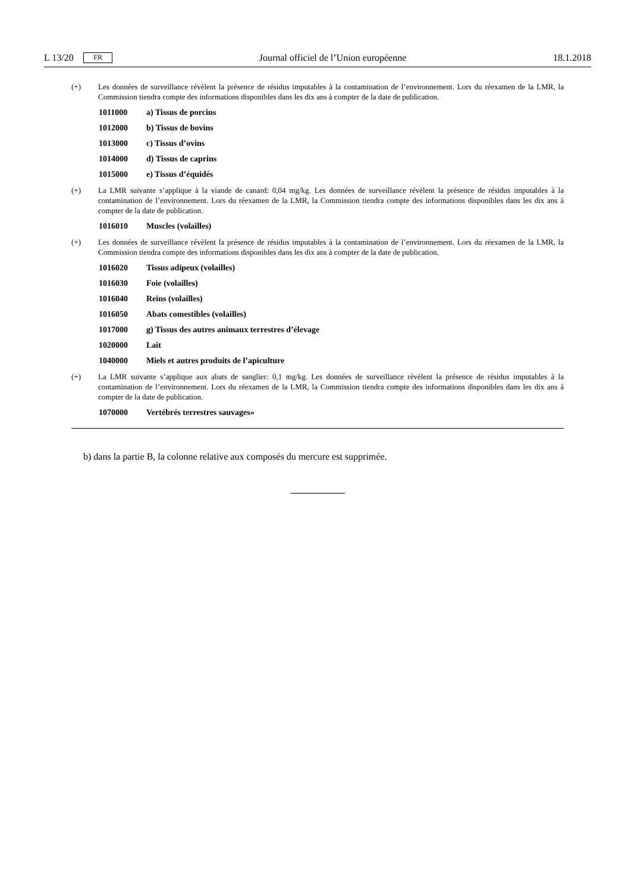L 13/20 FR Journal officiel de l’Union européenne 18.1.2018
(+) Les données de surveillance révèlent la présence de résidus imputables à la contamination de l’environnement. Lors du réexamen de la LMR, la Commission tiendra compte des informations disponibles dans les dix ans à compter de la date de publication.
1011000 a) Tissus de porcins
1012000 b) Tissus de bovins
1013000 c) Tissus d’ovins
1014000 d) Tissus de caprins
1015000 e) Tissus d’équidés
(+) La LMR suivante s’applique à la viande de canard: 0,04 mg/kg. Les données de surveillance révèlent la présence de résidus imputables à la contamination de l’environnement. Lors du réexamen de la LMR, la Commission tiendra compte des informations disponibles dans les dix ans à compter de la date de publication.
1016010 Muscles (volailles)
(+) Les données de surveillance révèlent la présence de résidus imputables à la contamination de l’environnement. Lors du réexamen de la LMR, la Commission tiendra compte des informations disponibles dans les dix ans à compter de la date de publication.
1016020 Tissus adipeux (volailles)
1016030 Foie (volailles)
1016040 Reins (volailles)
1016050 Abats comestibles (volailles)
1017000 g) Tissus des autres animaux terrestres d’élevage
1020000 Lait
1040000 Miels et autres produits de l’apiculture
(+) La LMR suivante s’applique aux abats de sanglier: 0,1 mg/kg. Les données de surveillance révèlent la présence de résidus imputables à la contamination de l’environnement. Lors du réexamen de la LMR, la Commission tiendra compte des informations disponibles dans les dix ans à compter de la date de publication.
1070000 Vertébrés terrestres sauvages»
b) dans la partie B, la colonne relative aux composés du mercure est supprimée.